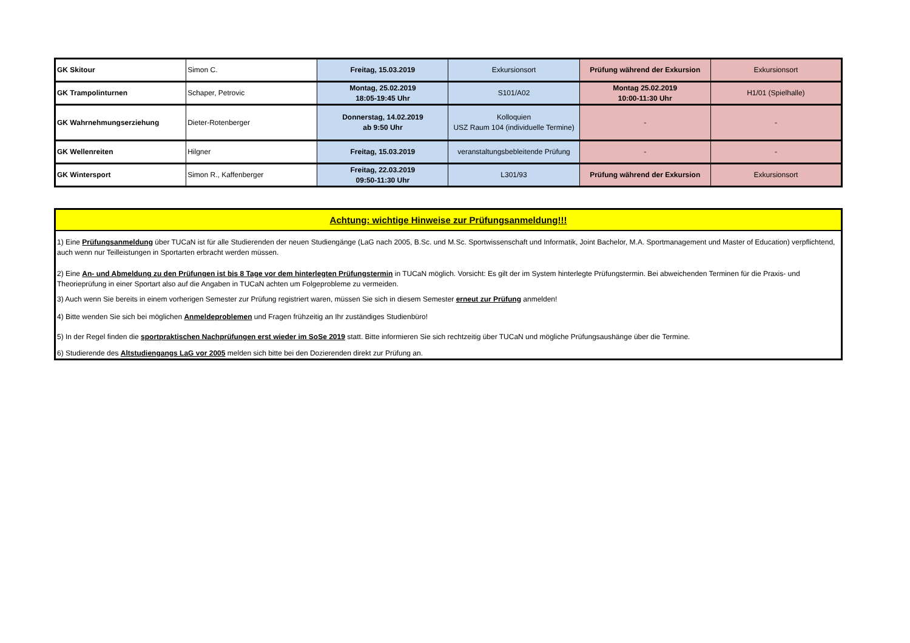| GK Skitour | Simon C. | Freitag, 15.03.2019 | Exkursionsort | Prüfung während der Exkursion | Exkursionsort |
| GK Trampolinturnen | Schaper, Petrovic | Montag, 25.02.2019 18:05-19:45 Uhr | S101/A02 | Montag 25.02.2019 10:00-11:30 Uhr | H1/01 (Spielhalle) |
| GK Wahrnehmungserziehung | Dieter-Rotenberger | Donnerstag, 14.02.2019 ab 9:50 Uhr | Kolloquien USZ Raum 104 (individuelle Termine) | - | - |
| GK Wellenreiten | Hilgner | Freitag, 15.03.2019 | veranstaltungsbebleitende Prüfung | - | - |
| GK Wintersport | Simon R., Kaffenberger | Freitag, 22.03.2019 09:50-11:30 Uhr | L301/93 | Prüfung während der Exkursion | Exkursionsort |
Achtung: wichtige Hinweise zur Prüfungsanmeldung!!!
1) Eine Prüfungsanmeldung über TUCaN ist für alle Studierenden der neuen Studiengänge (LaG nach 2005, B.Sc. und M.Sc. Sportwissenschaft und Informatik, Joint Bachelor, M.A. Sportmanagement und Master of Education) verpflichtend, auch wenn nur Teilleistungen in Sportarten erbracht werden müssen.
2) Eine An- und Abmeldung zu den Prüfungen ist bis 8 Tage vor dem hinterlegten Prüfungstermin in TUCaN möglich. Vorsicht: Es gilt der im System hinterlegte Prüfungstermin. Bei abweichenden Terminen für die Praxis- und Theorieprüfung in einer Sportart also auf die Angaben in TUCaN achten um Folgeprobleme zu vermeiden.
3) Auch wenn Sie bereits in einem vorherigen Semester zur Prüfung registriert waren, müssen Sie sich in diesem Semester erneut zur Prüfung anmelden!
4) Bitte wenden Sie sich bei möglichen Anmeldeproblemen und Fragen frühzeitig an Ihr zuständiges Studienbüro!
5) In der Regel finden die sportpraktischen Nachprüfungen erst wieder im SoSe 2019 statt. Bitte informieren Sie sich rechtzeitig über TUCaN und mögliche Prüfungsaushänge über die Termine.
6) Studierende des Altstudiengangs LaG vor 2005 melden sich bitte bei den Dozierenden direkt zur Prüfung an.